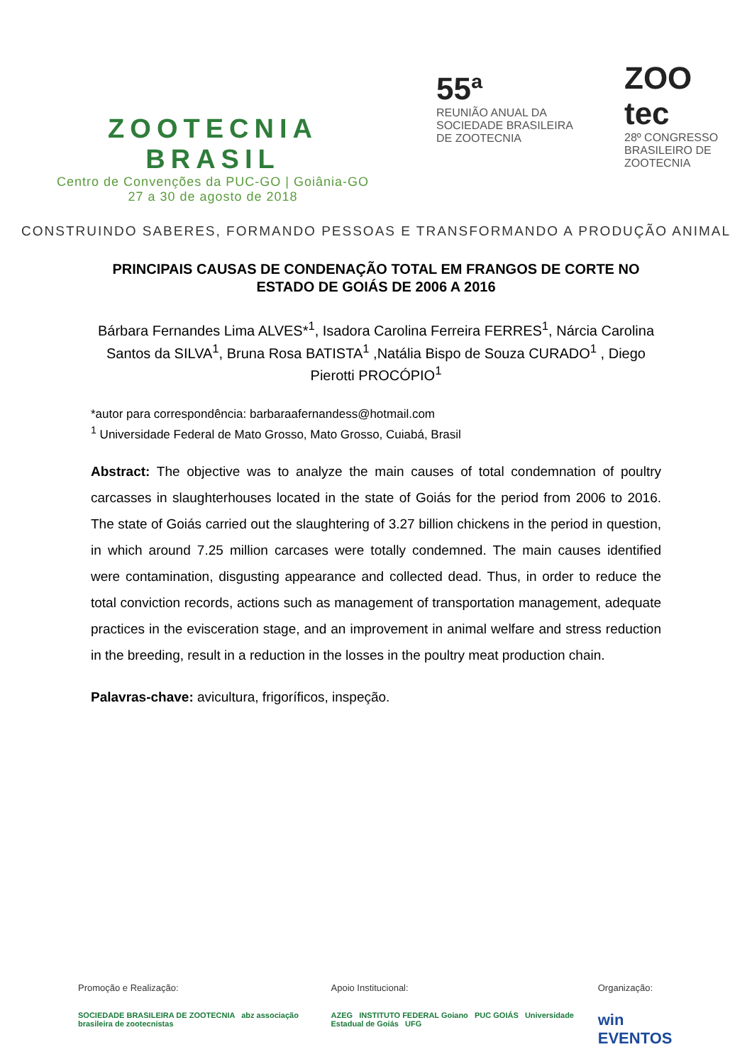ZOOTECNIA BRASIL
Centro de Convenções da PUC-GO | Goiânia-GO
27 a 30 de agosto de 2018
55ª
REUNIÃO ANUAL DA SOCIEDADE BRASILEIRA DE ZOOTECNIA
ZOO tec
28º CONGRESSO BRASILEIRO DE ZOOTECNIA
CONSTRUINDO SABERES, FORMANDO PESSOAS E TRANSFORMANDO A PRODUÇÃO ANIMAL
PRINCIPAIS CAUSAS DE CONDENAÇÃO TOTAL EM FRANGOS DE CORTE NO ESTADO DE GOIÁS DE 2006 A 2016
Bárbara Fernandes Lima ALVES*<sup>1</sup>, Isadora Carolina Ferreira FERRES<sup>1</sup>, Nárcia Carolina Santos da SILVA<sup>1</sup>, Bruna Rosa BATISTA<sup>1</sup> ,Natália Bispo de Souza CURADO<sup>1</sup> , Diego Pierotti PROCÓPIO<sup>1</sup>
*autor para correspondência: barbaraafernandess@hotmail.com
<sup>1</sup> Universidade Federal de Mato Grosso, Mato Grosso, Cuiabá, Brasil
Abstract: The objective was to analyze the main causes of total condemnation of poultry carcasses in slaughterhouses located in the state of Goiás for the period from 2006 to 2016. The state of Goiás carried out the slaughtering of 3.27 billion chickens in the period in question, in which around 7.25 million carcases were totally condemned. The main causes identified were contamination, disgusting appearance and collected dead. Thus, in order to reduce the total conviction records, actions such as management of transportation management, adequate practices in the evisceration stage, and an improvement in animal welfare and stress reduction in the breeding, result in a reduction in the losses in the poultry meat production chain.
Palavras-chave: avicultura, frigoríficos, inspeção.
Promoção e Realização:
SOCIEDADE BRASILEIRA DE ZOOTECNIA abz associação brasileira de zootecnistas
Apoio Institucional:
AZEG INSTITUTO FEDERAL Goiano PUC GOIÁS Universidade Estadual de Goiás UFG
Organização:
win EVENTOS